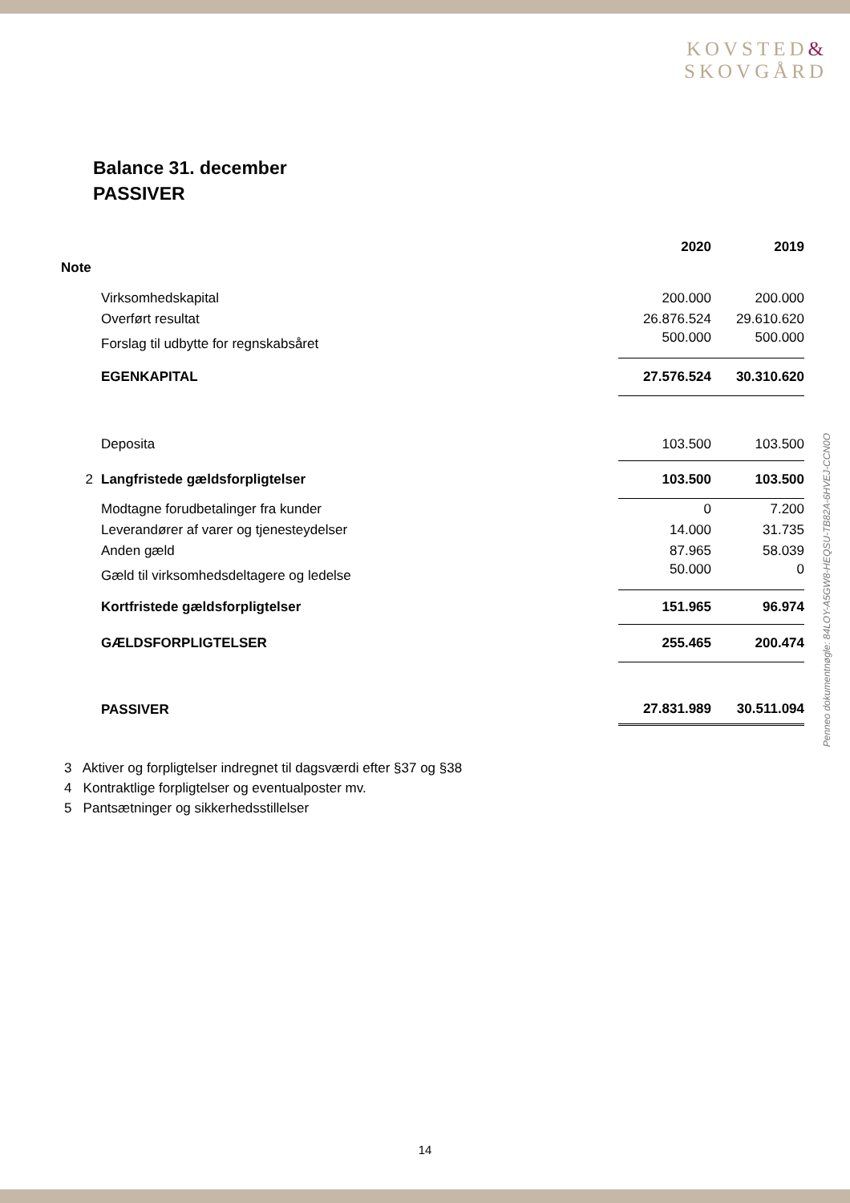KOVSTED&
SKOVGÅRD
Balance 31. december
PASSIVER
| | | 2020 | 2019 |
| Note | | | |
| | Virksomhedskapital | 200.000 | 200.000 |
| | Overført resultat | 26.876.524 | 29.610.620 |
| | Forslag til udbytte for regnskabsåret | 500.000 | 500.000 |
| | EGENKAPITAL | 27.576.524 | 30.310.620 |
| | Deposita | 103.500 | 103.500 |
| 2 | Langfristede gældsforpligtelser | 103.500 | 103.500 |
| | Modtagne forudbetalinger fra kunder | 0 | 7.200 |
| | Leverandører af varer og tjenesteydelser | 14.000 | 31.735 |
| | Anden gæld | 87.965 | 58.039 |
| | Gæld til virksomhedsdeltagere og ledelse | 50.000 | 0 |
| | Kortfristede gældsforpligtelser | 151.965 | 96.974 |
| | GÆLDSFORPLIGTELSER | 255.465 | 200.474 |
| | PASSIVER | 27.831.989 | 30.511.094 |
3 Aktiver og forpligtelser indregnet til dagsværdi efter §37 og §38
4 Kontraktlige forpligtelser og eventualposter mv.
5 Pantsætninger og sikkerhedsstillelser
Penneo dokumentnøgle: 84LOY-A5GW8-HEQSU-TB82A-6HVEJ-CCN0O
14